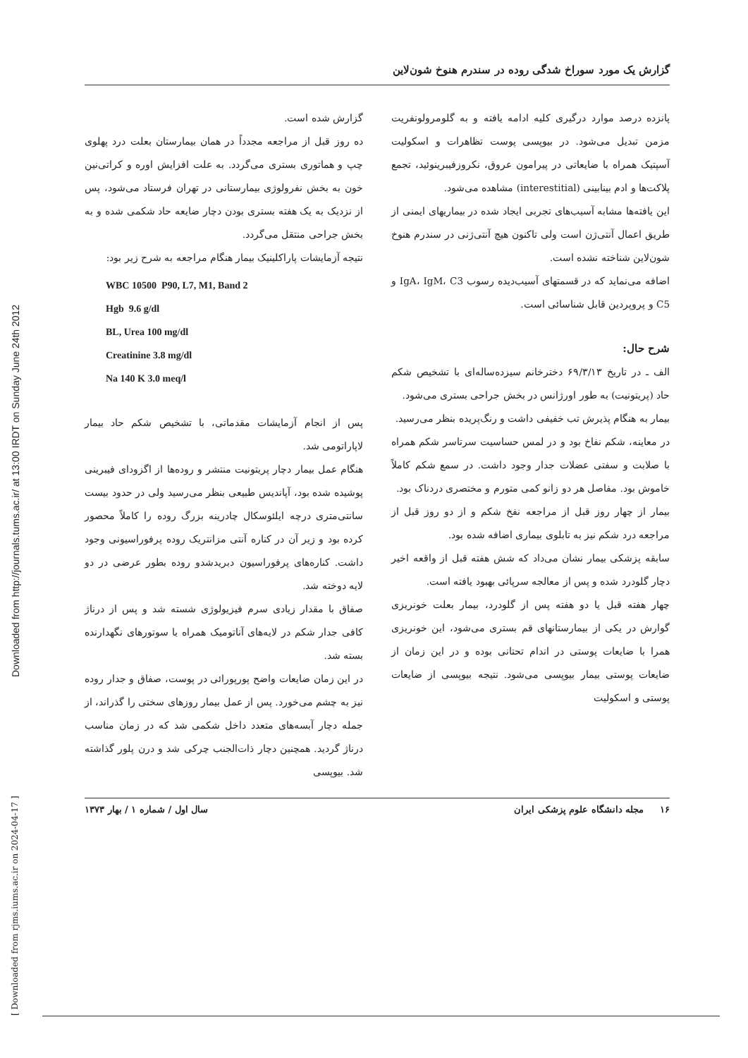Downloaded from http://journals.tums.ac.ir/ at 13:00 IRDT on Sunday June 24th 2012
[ Downloaded from rjms.iums.ac.ir on 2024-04-17 ]
گزارش یک مورد سوراخ شدگی روده در سندرم هنوخ شون‌لاین
پانزده درصد موارد درگیری کلیه ادامه یافته و به گلومرولونفریت مزمن تبدیل می‌شود. در بیوپسی پوست تظاهرات و اسکولیت آسپتیک همراه با ضایعاتی در پیرامون عروق، نکروزفیبرینوئید، تجمع پلاکت‌ها و ادم بینابینی (interestitial) مشاهده می‌شود.
این یافته‌ها مشابه آسیب‌های تجربی ایجاد شده در بیماریهای ایمنی از طریق اعمال آنتی‌ژن است ولی تاکنون هیچ آنتی‌ژنی در سندرم هنوخ شون‌لاین شناخته نشده است.
اضافه می‌نماید که در قسمتهای آسیب‌دیده رسوب IgA، IgM، C3 و C5 و پروپردین قابل شناسائی است.
شرح حال:
الف ـ در تاریخ ۶۹/۳/۱۳ دخترخانم سیزده‌ساله‌ای با تشخیص شکم حاد (پریتونیت) به طور اورژانس در بخش جراحی بستری می‌شود.
بیمار به هنگام پذیرش تب خفیفی داشت و رنگ‌پریده بنظر می‌رسید.
در معاینه، شکم نفاخ بود و در لمس حساسیت سرتاسر شکم همراه با صلابت و سفتی عضلات جدار وجود داشت. در سمع شکم کاملاً خاموش بود. مفاصل هر دو زانو کمی متورم و مختصری دردناک بود.
بیمار از چهار روز قبل از مراجعه نفخ شکم و از دو روز قبل از مراجعه درد شکم نیز به تابلوی بیماری اضافه شده بود.
سابقه پزشکی بیمار نشان می‌داد که شش هفته قبل از واقعه اخیر دچار گلودرد شده و پس از معالجه سرپائی بهبود یافته است.
چهار هفته قبل یا دو هفته پس از گلودرد، بیمار بعلت خونریزی گوارش در یکی از بیمارستانهای قم بستری می‌شود، این خونریزی همرا با ضایعات پوستی در اندام تحتانی بوده و در این زمان از ضایعات پوستی بیمار بیوپسی می‌شود. نتیجه بیوپسی از ضایعات پوستی و اسکولیت
گزارش شده است.
ده روز قبل از مراجعه مجدداً در همان بیمارستان بعلت درد پهلوی چپ و هماتوری بستری می‌گردد. به علت افزایش اوره و کراتی‌نین خون به بخش نفرولوژی بیمارستانی در تهران فرستاد می‌شود، پس از نزدیک به یک هفته بستری بودن دچار ضایعه حاد شکمی شده و به بخش جراحی منتقل می‌گردد.
نتیجه آزمایشات پاراکلینیک بیمار هنگام مراجعه به شرح زیر بود:
WBC 10500 P90, L7, M1, Band 2
Hgb 9.6 g/dl
BL, Urea 100 mg/dl
Creatinine 3.8 mg/dl
Na 140 K 3.0 meq/l
پس از انجام آزمایشات مقدماتی، با تشخیص شکم حاد بیمار لاپاراتومی شد.
هنگام عمل بیمار دچار پریتونیت منتشر و روده‌ها از اگزودای فیبرینی پوشیده شده بود، آپاندیس طبیعی بنظر می‌رسید ولی در حدود بیست سانتی‌متری درچه ایلئوسکال چادرینه بزرگ روده را کاملاً محصور کرده بود و زیر آن در کناره آنتی مزانتریک روده پرفوراسیونی وجود داشت. کناره‌های پرفوراسیون دبریدشدو روده بطور عرضی در دو لایه دوخته شد.
صفاق با مقدار زیادی سرم فیزیولوژی شسته شد و پس از درناژ کافی جدار شکم در لایه‌های آناتومیک همراه با سوتورهای نگهدارنده بسته شد.
در این زمان ضایعات واضح پورپورائی در پوست، صفاق و جدار روده نیز به چشم می‌خورد. پس از عمل بیمار روزهای سختی را گذراند، از جمله دچار آبسه‌های متعدد داخل شکمی شد که در زمان مناسب درناژ گردید. همچنین دچار ذات‌الجنب چرکی شد و درن پلور گذاشته شد. بیوپسی
۱۶ مجله دانشگاه علوم پزشکی ایران سال اول / شماره ۱ / بهار ۱۳۷۳